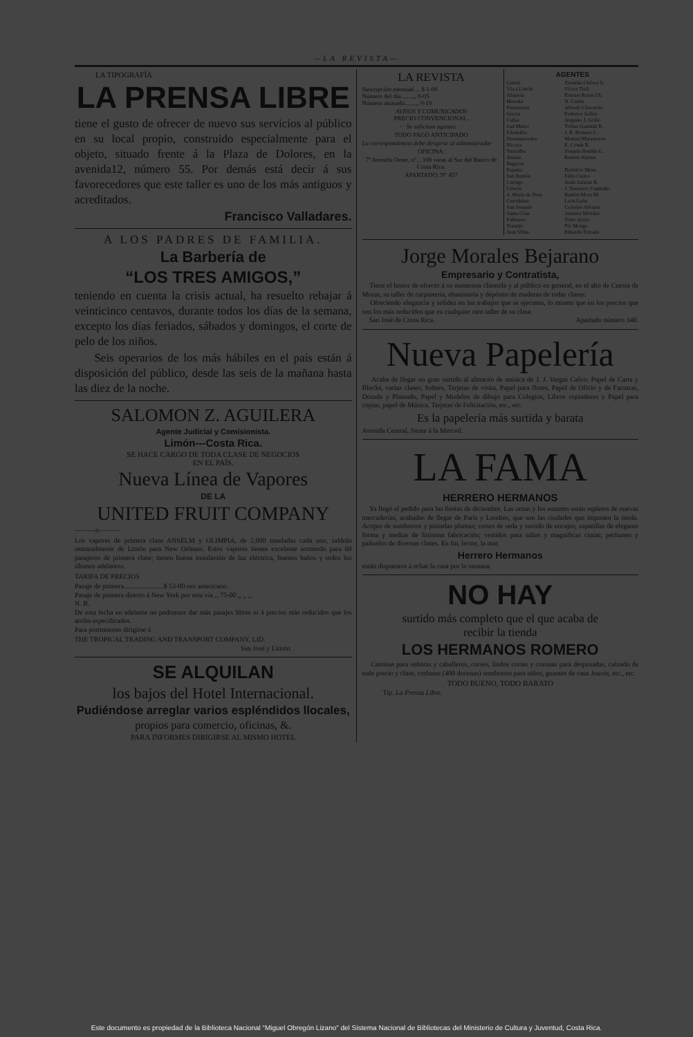—LA REVISTA—
LA TIPOGRAFÍA
LA PRENSA LIBRE
tiene el gusto de ofrecer de nuevo sus servicios al público en su local propio, construido especialmente para el objeto, situado frente á la Plaza de Dolores, en la avenida12, número 55. Por demás está decir á sus favorecedores que este taller es uno de los más antiguos y acreditados.
Francisco Valladares.
A LOS PADRES DE FAMILIA.
La Barbería de
“LOS TRES AMIGOS,”
teniendo en cuenta la crisis actual, ha resuelto rebajar á veinticinco centavos, durante todos los días de la semana, excepto los días feriados, sábados y domingos, el corte de pelo de los niños.
Seis operarios de los más hábiles en el país están á disposición del público, desde las seis de la mañana hasta las diez de la noche.
SALOMON Z. AGUILERA
Agente Judicial y Comisionista.
Limón---Costa Rica.
SE HACE CARGO DE TODA CLASE DE NEGOCIOS
EN EL PAÍS.
Nueva Línea de Vapores
DE LA
UNITED FRUIT COMPANY
———o———
Los vapores de primera clase ANSELM y OLIMPIA, de 2,000 toneladas cada uno, saldrán semanalmente de Limón para New Orleans. Estos vapores tienen excelente acomodo para 60 pasajeros de primera clase; tienen buena instalación de luz eléctrica, buenos baños y todos los últimos adelantos.
TARIFA DE PRECIOS
Pasaje de primera.......................$ 53-00 oro americano.
Pasaje de primera directo á New York por esta vía ,, 75-00 ,, ,, ,,
N. B.
De esta fecha en adelante no podremos dar más pasajes libres ni á precios más reducidos que los arriba especificados.
Para pormenores dirigirse á
THE TROPICAL TRADING AND TRANSPORT COMPANY, LID.
San José y Limón.
SE ALQUILAN
los bajos del Hotel Internacional.
Pudiéndose arreglar varios espléndidos llocales,
propios para comercio, oficinas, &.
PARA INFORMES DIRIGIRSE AL MISMO HOTEL
LA REVISTA
Suscripción mensual ... $ 1-00
Número del día........,, 0-05
Número atrasado.......,, 0-10
AVISOS Y COMUNICADOS
PRECIO CONVENCIONAL.
☞ Se solicitan agentes ☜
TODO PAGO ANTICIPADO
La correspondencia debe dirigirse al administrador
OFICINA:
7ª Avenida Oeste, nº....100 varas al Sur del Banco de Costa Rica.
APARTADO: Nº 457
AGENTES
| Limón | Zacarías Chávez h. |
| Vía á Limón | Víctor Tioli |
| Alajuela | Ernesto Rojas Ch. |
| Heredia | N. Cartín |
| Puntarenas | Alfredo Chavarría |
| Grecia | Federico Sellén |
| Cañas | Augusto J. Grillo |
| San Mateo | Tobías Guzmán B. |
| Filadelfia | J. B. Romero C. |
| Desamparados | Manuel Matamoros |
| Nicoya | E. Conde R. |
| Turrialba | Joaquín Bonilla G. |
| Atenas | Ramón Alpízar |
| Bagaces | |
| Esparta | Bennicio Mena |
| San Ramón | Félix Castro |
| Cartago | Jesús Salazar R. |
| Liberia | J. Demetrio Caamaño |
| S. María de Dota | Ramón Mora M. |
| Curridabat | León León |
| San Joaquín | Ceferino Alvarez |
| Santa Cruz | Antenor Méndez |
| Palmares | Trino Araya |
| Naranjo | Pío Monge |
| Juan Viñas | Eduardo Estrada |
Jorge Morales Bejarano
Empresario y Contratista,
Tiene el honor de ofrecer á su numerosa clientela y al público en general, en el alto de Cuesta de Moras, su taller de carpintería, ebanistería y depósito de maderas de todas clases.
Ofreciendo elegancia y solidez en los trabajos que se ejecuten, lo mismo que en los precios que son los más reducidos que en cualquier otro taller de su clase.
San José de Costa Rica. Apartado número 340.
Nueva Papelería
Acaba de llegar un gran surtido al almacén de música de J. J. Vargas Calvo: Papel de Carta y Blocks, varias clases, Sobres, Tarjetas de visita, Papel para flores, Papel de Oficio y de Facturas, Dorado y Plateado, Papel y Modelos de dibujo para Colegios, Libros copiadores y Papel para copiar, papel de Música, Tarjetas de Felicitación, etc., etc.
Es la papelería más surtida y barata
Avenida Central, frente á la Merced.
LA FAMA
HERRERO HERMANOS
Ya llegó el pedido para las fiestas de diciembre. Las urnas y los estantes están repletos de nuevas mercaderías, acabadas de llegar de París y Londres, que son las ciudades que imponen la moda. Acopio de sombreros y pintadas plumas; cortes de seda y surtido de encajes; zapatillas de elegante forma y medias de finísima fabricación; vestidos para niños y magníficas cintas; perfumes y pañuelos de diversas clases. En fin, lector, la mar.
Herrero Hermanos
están dispuestos á echar la casa por la ventana.
NO HAY
surtido más completo que el que acaba de
recibir la tienda
LOS HERMANOS ROMERO
Camisas para señoras y caballeros, corsés, lindos cortes y coronas para desposadas, calzado de todo precio y clase, corbatas (400 docenas) sombreros para niños, guantes de casa Jouvin, etc., etc.
TODO BUENO, TODO BARATO
Tip. La Prensa Libre.
Este documento es propiedad de la Biblioteca Nacional “Miguel Obregón Lizano” del Sistema Nacional de Bibliotecas del Ministerio de Cultura y Juventud, Costa Rica.